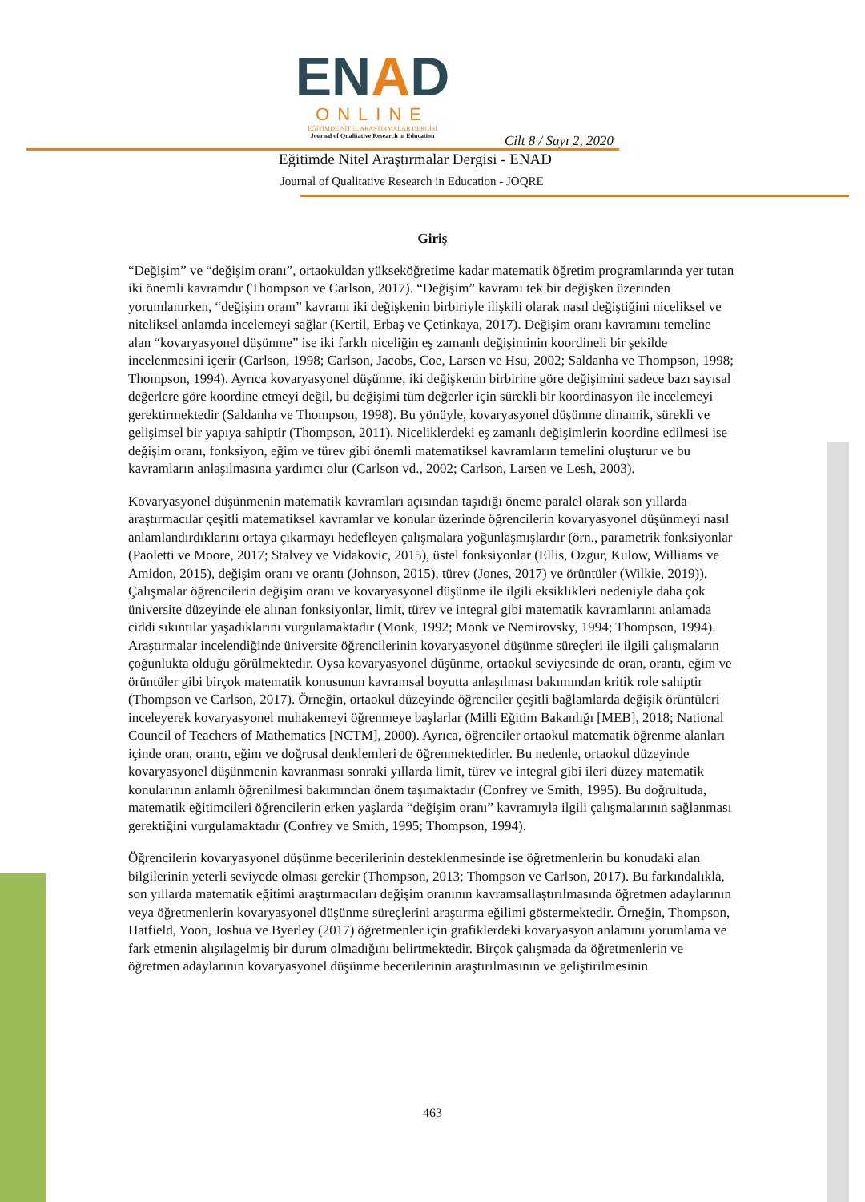ENAD
ONLINE
EĞİTİMDE NİTEL ARAŞTIRMALAR DERGİSİ
Journal of Qualitative Research in Education
Cilt 8 / Sayı 2, 2020
Eğitimde Nitel Araştırmalar Dergisi - ENAD
Journal of Qualitative Research in Education - JOQRE
Giriş
“Değişim” ve “değişim oranı”, ortaokuldan yükseköğretime kadar matematik öğretim programlarında yer tutan iki önemli kavramdır (Thompson ve Carlson, 2017). “Değişim” kavramı tek bir değişken üzerinden yorumlanırken, “değişim oranı” kavramı iki değişkenin birbiriyle ilişkili olarak nasıl değiştiğini niceliksel ve niteliksel anlamda incelemeyi sağlar (Kertil, Erbaş ve Çetinkaya, 2017). Değişim oranı kavramını temeline alan “kovaryasyonel düşünme” ise iki farklı niceliğin eş zamanlı değişiminin koordineli bir şekilde incelenmesini içerir (Carlson, 1998; Carlson, Jacobs, Coe, Larsen ve Hsu, 2002; Saldanha ve Thompson, 1998; Thompson, 1994). Ayrıca kovaryasyonel düşünme, iki değişkenin birbirine göre değişimini sadece bazı sayısal değerlere göre koordine etmeyi değil, bu değişimi tüm değerler için sürekli bir koordinasyon ile incelemeyi gerektirmektedir (Saldanha ve Thompson, 1998). Bu yönüyle, kovaryasyonel düşünme dinamik, sürekli ve gelişimsel bir yapıya sahiptir (Thompson, 2011). Niceliklerdeki eş zamanlı değişimlerin koordine edilmesi ise değişim oranı, fonksiyon, eğim ve türev gibi önemli matematiksel kavramların temelini oluşturur ve bu kavramların anlaşılmasına yardımcı olur (Carlson vd., 2002; Carlson, Larsen ve Lesh, 2003).
Kovaryasyonel düşünmenin matematik kavramları açısından taşıdığı öneme paralel olarak son yıllarda araştırmacılar çeşitli matematiksel kavramlar ve konular üzerinde öğrencilerin kovaryasyonel düşünmeyi nasıl anlamlandırdıklarını ortaya çıkarmayı hedefleyen çalışmalara yoğunlaşmışlardır (örn., parametrik fonksiyonlar (Paoletti ve Moore, 2017; Stalvey ve Vidakovic, 2015), üstel fonksiyonlar (Ellis, Ozgur, Kulow, Williams ve Amidon, 2015), değişim oranı ve orantı (Johnson, 2015), türev (Jones, 2017) ve örüntüler (Wilkie, 2019)). Çalışmalar öğrencilerin değişim oranı ve kovaryasyonel düşünme ile ilgili eksiklikleri nedeniyle daha çok üniversite düzeyinde ele alınan fonksiyonlar, limit, türev ve integral gibi matematik kavramlarını anlamada ciddi sıkıntılar yaşadıklarını vurgulamaktadır (Monk, 1992; Monk ve Nemirovsky, 1994; Thompson, 1994). Araştırmalar incelendiğinde üniversite öğrencilerinin kovaryasyonel düşünme süreçleri ile ilgili çalışmaların çoğunlukta olduğu görülmektedir. Oysa kovaryasyonel düşünme, ortaokul seviyesinde de oran, orantı, eğim ve örüntüler gibi birçok matematik konusunun kavramsal boyutta anlaşılması bakımından kritik role sahiptir (Thompson ve Carlson, 2017). Örneğin, ortaokul düzeyinde öğrenciler çeşitli bağlamlarda değişik örüntüleri inceleyerek kovaryasyonel muhakemeyi öğrenmeye başlarlar (Milli Eğitim Bakanlığı [MEB], 2018; National Council of Teachers of Mathematics [NCTM], 2000). Ayrıca, öğrenciler ortaokul matematik öğrenme alanları içinde oran, orantı, eğim ve doğrusal denklemleri de öğrenmektedirler. Bu nedenle, ortaokul düzeyinde kovaryasyonel düşünmenin kavranması sonraki yıllarda limit, türev ve integral gibi ileri düzey matematik konularının anlamlı öğrenilmesi bakımından önem taşımaktadır (Confrey ve Smith, 1995). Bu doğrultuda, matematik eğitimcileri öğrencilerin erken yaşlarda “değişim oranı” kavramıyla ilgili çalışmalarının sağlanması gerektiğini vurgulamaktadır (Confrey ve Smith, 1995; Thompson, 1994).
Öğrencilerin kovaryasyonel düşünme becerilerinin desteklenmesinde ise öğretmenlerin bu konudaki alan bilgilerinin yeterli seviyede olması gerekir (Thompson, 2013; Thompson ve Carlson, 2017). Bu farkındalıkla, son yıllarda matematik eğitimi araştırmacıları değişim oranının kavramsallaştırılmasında öğretmen adaylarının veya öğretmenlerin kovaryasyonel düşünme süreçlerini araştırma eğilimi göstermektedir. Örneğin, Thompson, Hatfield, Yoon, Joshua ve Byerley (2017) öğretmenler için grafiklerdeki kovaryasyon anlamını yorumlama ve fark etmenin alışılagelmiş bir durum olmadığını belirtmektedir. Birçok çalışmada da öğretmenlerin ve öğretmen adaylarının kovaryasyonel düşünme becerilerinin araştırılmasının ve geliştirilmesinin
463